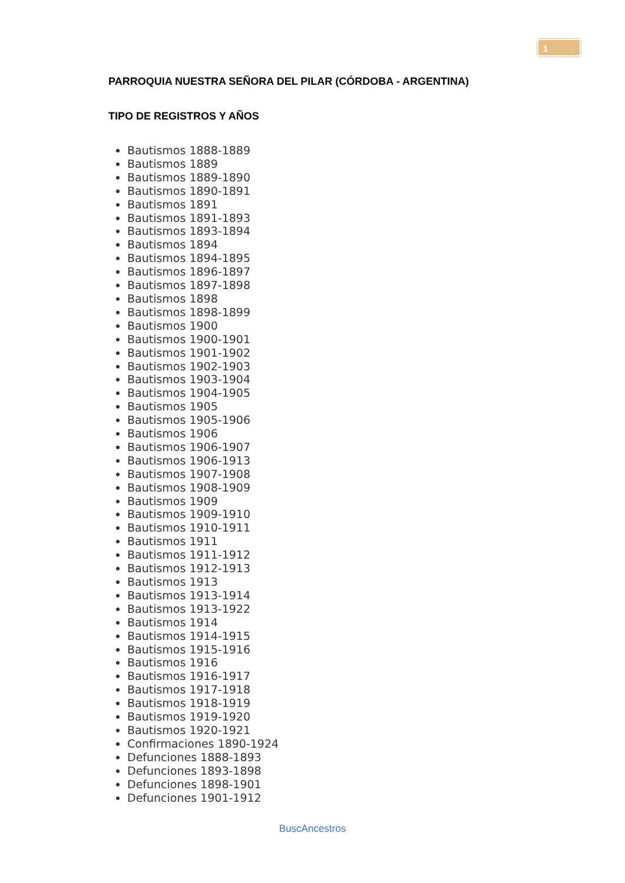1
PARROQUIA NUESTRA SEÑORA DEL PILAR (CÓRDOBA - ARGENTINA)
TIPO DE REGISTROS Y AÑOS
Bautismos 1888-1889
Bautismos 1889
Bautismos 1889-1890
Bautismos 1890-1891
Bautismos 1891
Bautismos 1891-1893
Bautismos 1893-1894
Bautismos 1894
Bautismos 1894-1895
Bautismos 1896-1897
Bautismos 1897-1898
Bautismos 1898
Bautismos 1898-1899
Bautismos 1900
Bautismos 1900-1901
Bautismos 1901-1902
Bautismos 1902-1903
Bautismos 1903-1904
Bautismos 1904-1905
Bautismos 1905
Bautismos 1905-1906
Bautismos 1906
Bautismos 1906-1907
Bautismos 1906-1913
Bautismos 1907-1908
Bautismos 1908-1909
Bautismos 1909
Bautismos 1909-1910
Bautismos 1910-1911
Bautismos 1911
Bautismos 1911-1912
Bautismos 1912-1913
Bautismos 1913
Bautismos 1913-1914
Bautismos 1913-1922
Bautismos 1914
Bautismos 1914-1915
Bautismos 1915-1916
Bautismos 1916
Bautismos 1916-1917
Bautismos 1917-1918
Bautismos 1918-1919
Bautismos 1919-1920
Bautismos 1920-1921
Confirmaciones 1890-1924
Defunciones 1888-1893
Defunciones 1893-1898
Defunciones 1898-1901
Defunciones 1901-1912
BuscAncestros